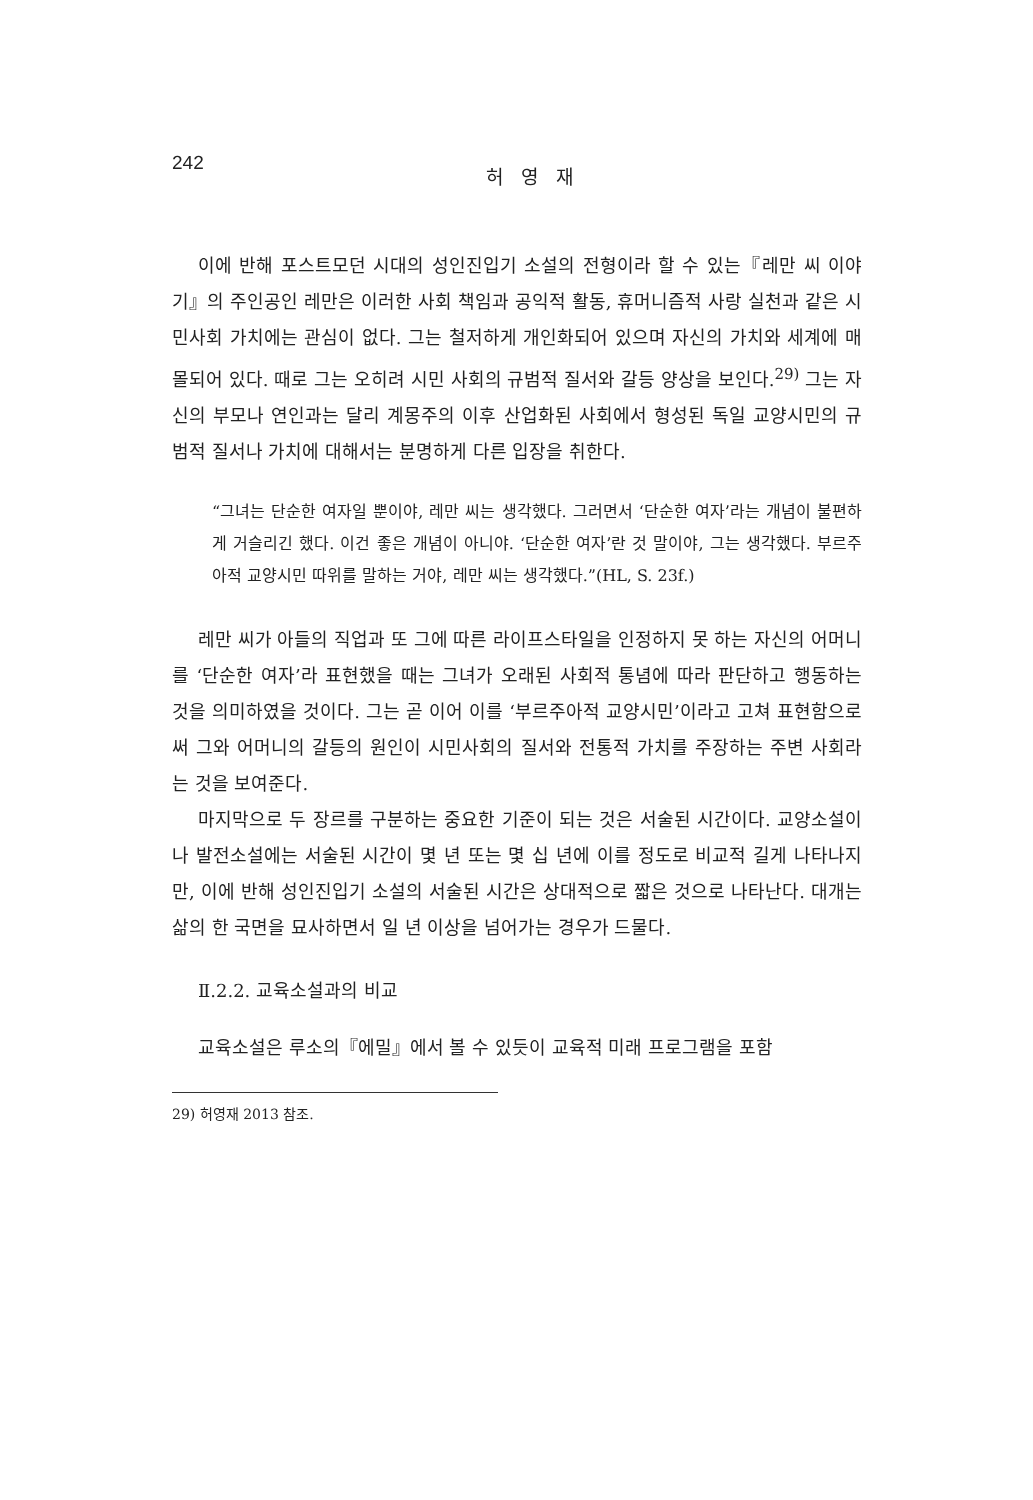242 허 영 재
이에 반해 포스트모던 시대의 성인진입기 소설의 전형이라 할 수 있는『레만 씨 이야기』의 주인공인 레만은 이러한 사회 책임과 공익적 활동, 휴머니즘적 사랑 실천과 같은 시민사회 가치에는 관심이 없다. 그는 철저하게 개인화되어 있으며 자신의 가치와 세계에 매몰되어 있다. 때로 그는 오히려 시민 사회의 규범적 질서와 갈등 양상을 보인다.<sup>29)</sup> 그는 자신의 부모나 연인과는 달리 계몽주의 이후 산업화된 사회에서 형성된 독일 교양시민의 규범적 질서나 가치에 대해서는 분명하게 다른 입장을 취한다.
“그녀는 단순한 여자일 뿐이야, 레만 씨는 생각했다. 그러면서 ‘단순한 여자’라는 개념이 불편하게 거슬리긴 했다. 이건 좋은 개념이 아니야. ‘단순한 여자’란 것 말이야, 그는 생각했다. 부르주아적 교양시민 따위를 말하는 거야, 레만 씨는 생각했다.”(HL, S. 23f.)
레만 씨가 아들의 직업과 또 그에 따른 라이프스타일을 인정하지 못 하는 자신의 어머니를 ‘단순한 여자’라 표현했을 때는 그녀가 오래된 사회적 통념에 따라 판단하고 행동하는 것을 의미하였을 것이다. 그는 곧 이어 이를 ‘부르주아적 교양시민’이라고 고쳐 표현함으로써 그와 어머니의 갈등의 원인이 시민사회의 질서와 전통적 가치를 주장하는 주변 사회라는 것을 보여준다.
마지막으로 두 장르를 구분하는 중요한 기준이 되는 것은 서술된 시간이다. 교양소설이나 발전소설에는 서술된 시간이 몇 년 또는 몇 십 년에 이를 정도로 비교적 길게 나타나지만, 이에 반해 성인진입기 소설의 서술된 시간은 상대적으로 짧은 것으로 나타난다. 대개는 삶의 한 국면을 묘사하면서 일 년 이상을 넘어가는 경우가 드물다.
Ⅱ.2.2. 교육소설과의 비교
교육소설은 루소의『에밀』에서 볼 수 있듯이 교육적 미래 프로그램을 포함
29) 허영재 2013 참조.